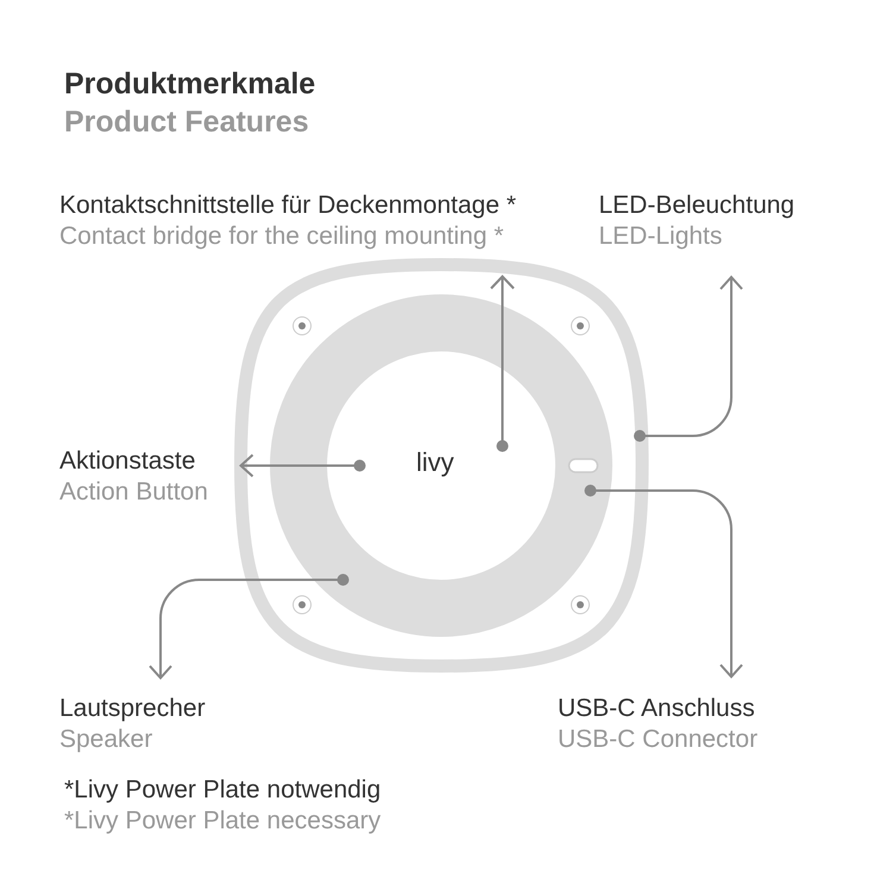Produktmerkmale
Product Features
Kontaktschnittstelle für Deckenmontage *
Contact bridge for the ceiling mounting *
LED-Beleuchtung
LED-Lights
Aktionstaste
Action Button
livy
Lautsprecher
Speaker
USB-C Anschluss
USB-C Connector
*Livy Power Plate notwendig
*Livy Power Plate necessary